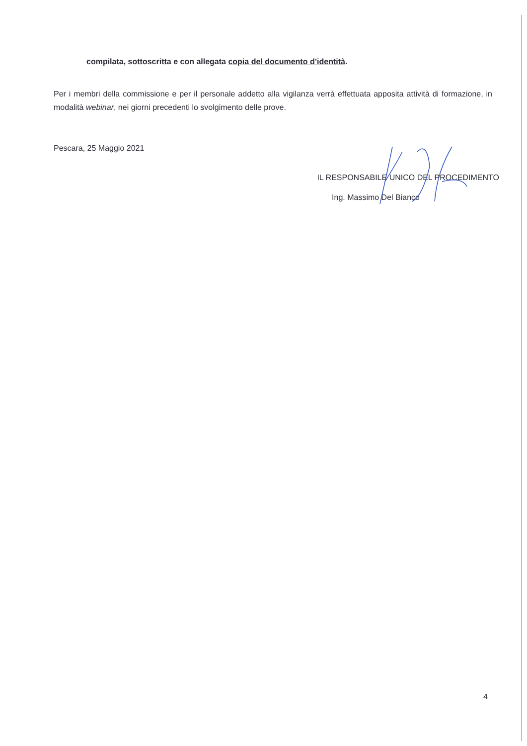compilata, sottoscritta e con allegata copia del documento d’identità.
Per i membri della commissione e per il personale addetto alla vigilanza verrà effettuata apposita attività di formazione, in modalità webinar, nei giorni precedenti lo svolgimento delle prove.
Pescara, 25 Maggio 2021
IL RESPONSABILE UNICO DEL PROCEDIMENTO
Ing. Massimo Del Bianco
4